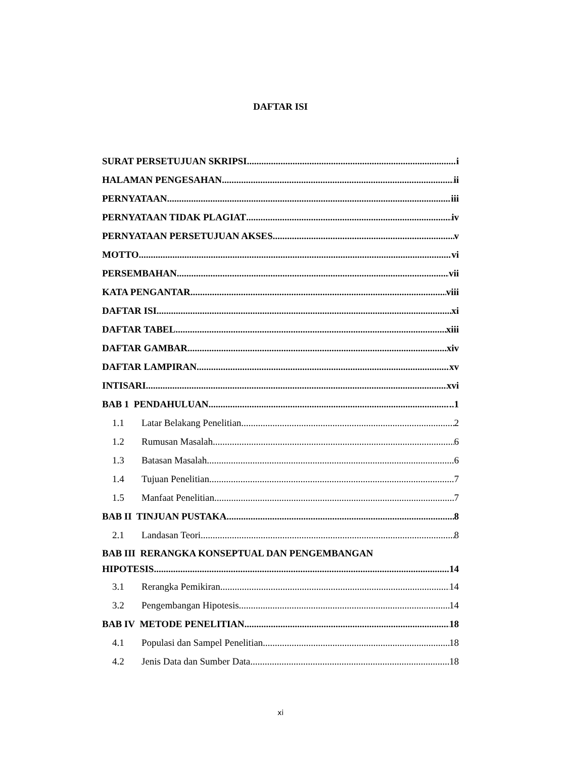DAFTAR ISI
SURAT PERSETUJUAN SKRIPSI i
HALAMAN PENGESAHAN ii
PERNYATAAN iii
PERNYATAAN TIDAK PLAGIAT iv
PERNYATAAN PERSETUJUAN AKSES v
MOTTO vi
PERSEMBAHAN vii
KATA PENGANTAR viii
DAFTAR ISI xi
DAFTAR TABEL xiii
DAFTAR GAMBAR xiv
DAFTAR LAMPIRAN xv
INTISARI xvi
BAB 1 PENDAHULUAN ..1
1.1 Latar Belakang Penelitian 2
1.2 Rumusan Masalah 6
1.3 Batasan Masalah 6
1.4 Tujuan Penelitian 7
1.5 Manfaat Penelitian 7
BAB II TINJUAN PUSTAKA 8
2.1 Landasan Teori 8
BAB III RERANGKA KONSEPTUAL DAN PENGEMBANGAN
HIPOTESIS 14
3.1 Rerangka Pemikiran 14
3.2 Pengembangan Hipotesis 14
BAB IV METODE PENELITIAN 18
4.1 Populasi dan Sampel Penelitian 18
4.2 Jenis Data dan Sumber Data 18
xi